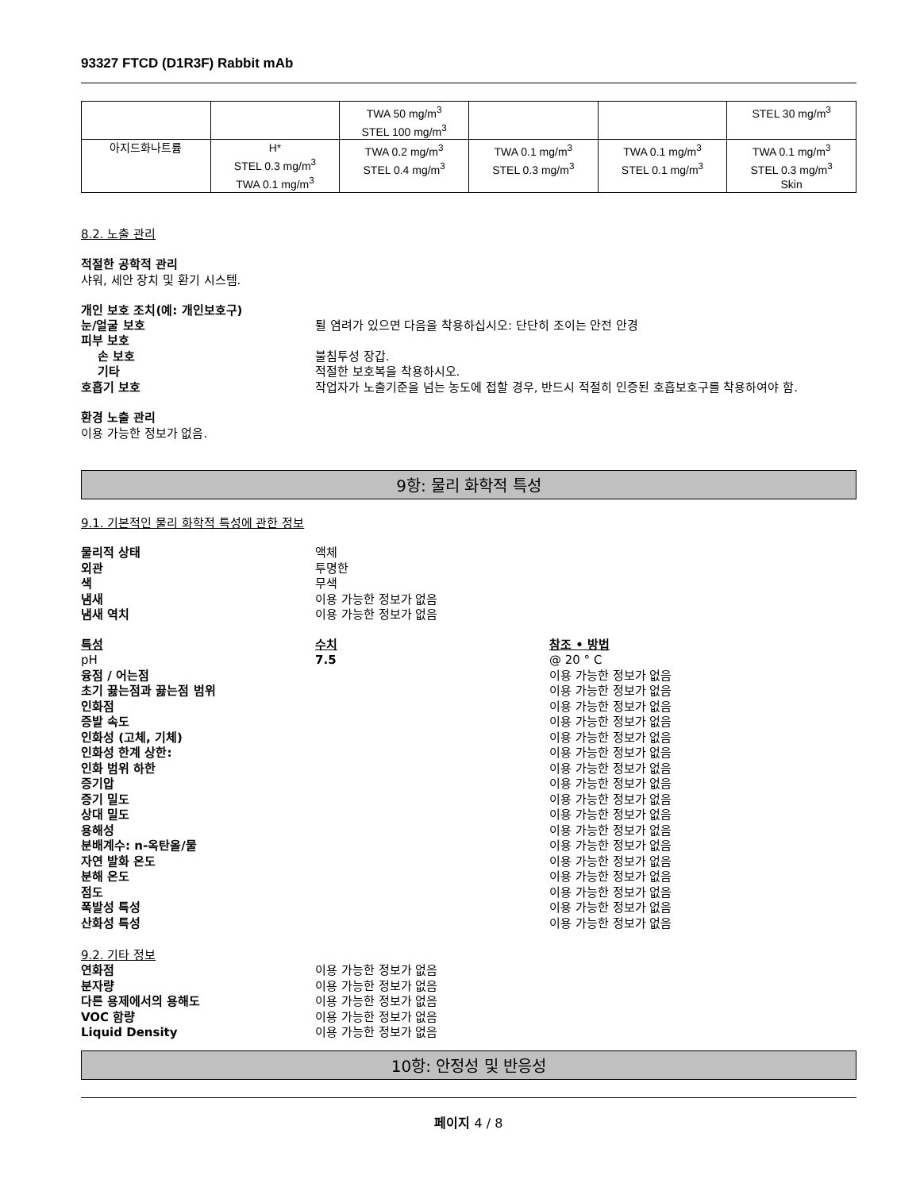93327 FTCD (D1R3F) Rabbit mAb
| | | TWA 50 mg/m<sup>3</sup> STEL 100 mg/m<sup>3</sup> | | | STEL 30 mg/m<sup>3</sup> |
| 아지드화나트륨 | H* STEL 0.3 mg/m<sup>3</sup> TWA 0.1 mg/m<sup>3</sup> | TWA 0.2 mg/m<sup>3</sup> STEL 0.4 mg/m<sup>3</sup> | TWA 0.1 mg/m<sup>3</sup> STEL 0.3 mg/m<sup>3</sup> | TWA 0.1 mg/m<sup>3</sup> STEL 0.1 mg/m<sup>3</sup> | TWA 0.1 mg/m<sup>3</sup> STEL 0.3 mg/m<sup>3</sup> Skin |
8.2. 노출 관리
적절한 공학적 관리
샤워, 세안 장치 및 환기 시스템.
개인 보호 조치(예: 개인보호구)
눈/얼굴 보호 튈 염려가 있으면 다음을 착용하십시오: 단단히 조이는 안전 안경
피부 보호
손 보호 불침투성 장갑.
기타 적절한 보호복을 착용하시오.
호흡기 보호 작업자가 노출기준을 넘는 농도에 접할 경우, 반드시 적절히 인증된 호흡보호구를 착용하여야 함.
환경 노출 관리
이용 가능한 정보가 없음.
9항: 물리 화학적 특성
9.1. 기본적인 물리 화학적 특성에 관한 정보
물리적 상태 액체
외관 투명한
색 무색
냄새 이용 가능한 정보가 없음
냄새 역치 이용 가능한 정보가 없음
특성 수치 참조 • 방법
pH 7.5 @ 20 ° C
융점 / 어는점 이용 가능한 정보가 없음
초기 끓는점과 끓는점 범위 이용 가능한 정보가 없음
인화점 이용 가능한 정보가 없음
증발 속도 이용 가능한 정보가 없음
인화성 (고체, 기체) 이용 가능한 정보가 없음
인화성 한계 상한: 이용 가능한 정보가 없음
인화 범위 하한 이용 가능한 정보가 없음
증기압 이용 가능한 정보가 없음
증기 밀도 이용 가능한 정보가 없음
상대 밀도 이용 가능한 정보가 없음
용해성 이용 가능한 정보가 없음
분배계수: n-옥탄올/물 이용 가능한 정보가 없음
자연 발화 온도 이용 가능한 정보가 없음
분해 온도 이용 가능한 정보가 없음
점도 이용 가능한 정보가 없음
폭발성 특성 이용 가능한 정보가 없음
산화성 특성 이용 가능한 정보가 없음
9.2. 기타 정보
연화점 이용 가능한 정보가 없음
분자량 이용 가능한 정보가 없음
다른 용제에서의 용해도 이용 가능한 정보가 없음
VOC 함량 이용 가능한 정보가 없음
Liquid Density 이용 가능한 정보가 없음
10항: 안정성 및 반응성
페이지 4 / 8